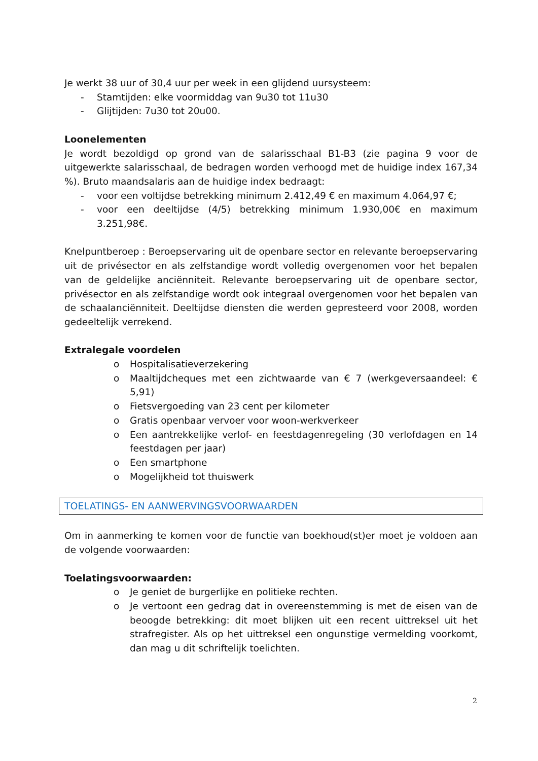Je werkt 38 uur of 30,4 uur per week in een glijdend uursysteem:
- Stamtijden: elke voormiddag van 9u30 tot 11u30
- Glijtijden: 7u30 tot 20u00.
Loonelementen
Je wordt bezoldigd op grond van de salarisschaal B1-B3 (zie pagina 9 voor de uitgewerkte salarisschaal, de bedragen worden verhoogd met de huidige index 167,34 %). Bruto maandsalaris aan de huidige index bedraagt:
- voor een voltijdse betrekking minimum 2.412,49 € en maximum 4.064,97 €;
- voor een deeltijdse (4/5) betrekking minimum 1.930,00€ en maximum 3.251,98€.
Knelpuntberoep : Beroepservaring uit de openbare sector en relevante beroepservaring uit de privésector en als zelfstandige wordt volledig overgenomen voor het bepalen van de geldelijke anciënniteit. Relevante beroepservaring uit de openbare sector, privésector en als zelfstandige wordt ook integraal overgenomen voor het bepalen van de schaalanciënniteit. Deeltijdse diensten die werden gepresteerd voor 2008, worden gedeeltelijk verrekend.
Extralegale voordelen
o Hospitalisatieverzekering
o Maaltijdcheques met een zichtwaarde van € 7 (werkgeversaandeel: € 5,91)
o Fietsvergoeding van 23 cent per kilometer
o Gratis openbaar vervoer voor woon-werkverkeer
o Een aantrekkelijke verlof- en feestdagenregeling (30 verlofdagen en 14 feestdagen per jaar)
o Een smartphone
o Mogelijkheid tot thuiswerk
TOELATINGS- EN AANWERVINGSVOORWAARDEN
Om in aanmerking te komen voor de functie van boekhoud(st)er moet je voldoen aan de volgende voorwaarden:
Toelatingsvoorwaarden:
o Je geniet de burgerlijke en politieke rechten.
o Je vertoont een gedrag dat in overeenstemming is met de eisen van de beoogde betrekking: dit moet blijken uit een recent uittreksel uit het strafregister. Als op het uittreksel een ongunstige vermelding voorkomt, dan mag u dit schriftelijk toelichten.
2